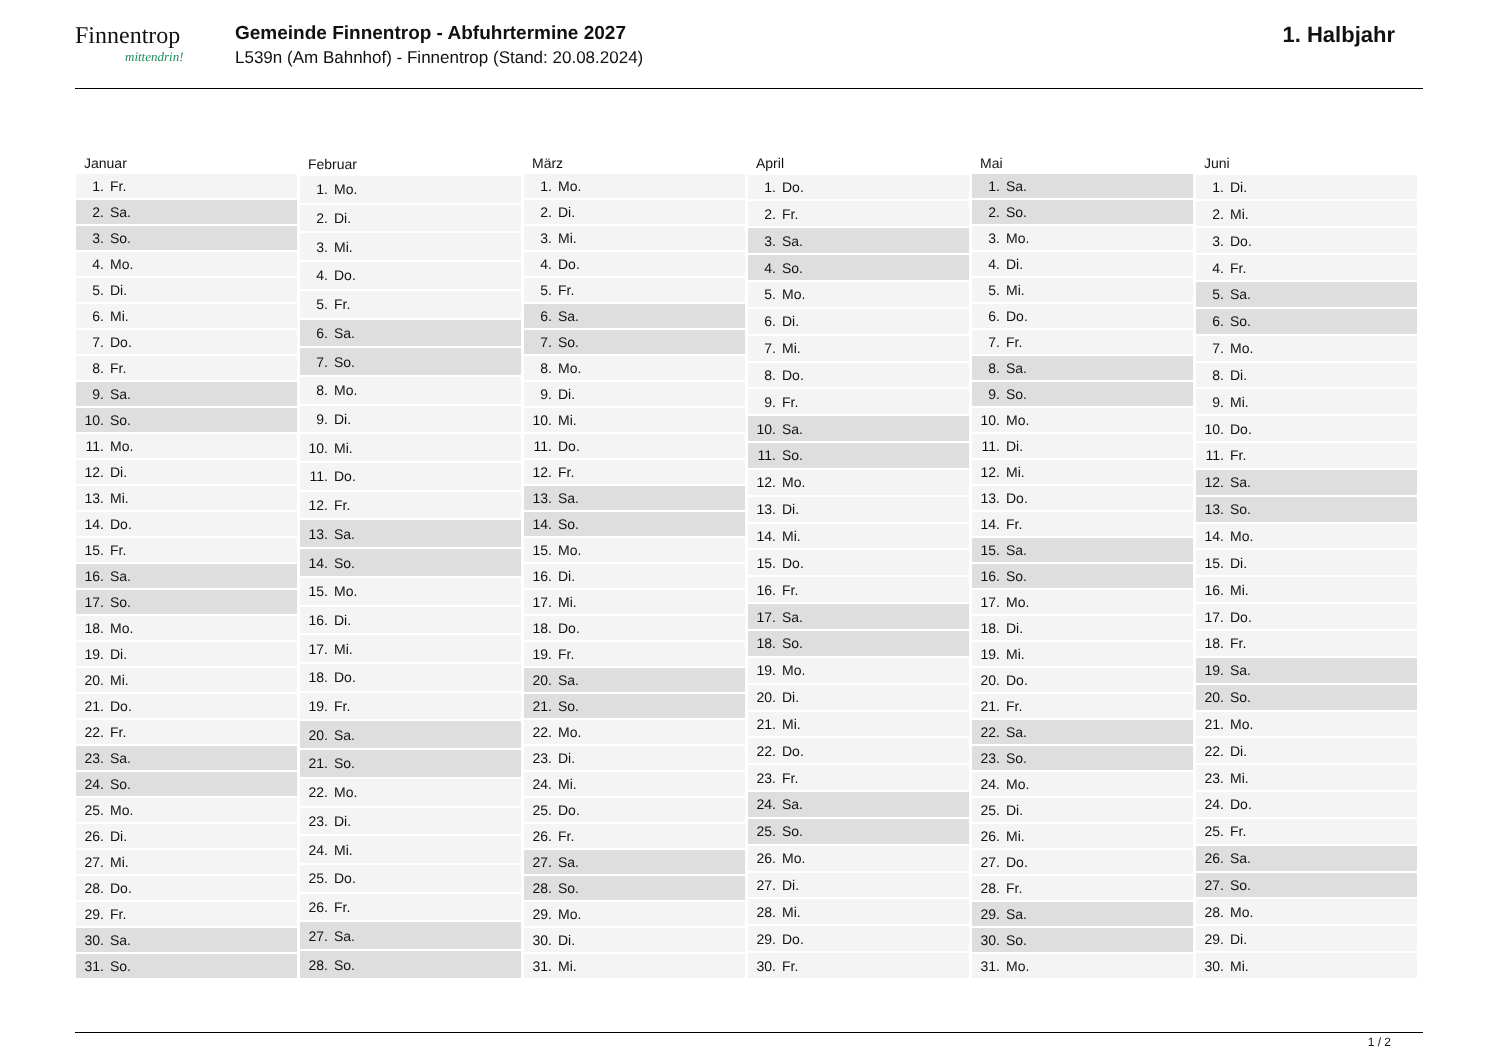Finnentrop
mittendrin!
Gemeinde Finnentrop - Abfuhrtermine 2027
L539n (Am Bahnhof) - Finnentrop (Stand: 20.08.2024)
1. Halbjahr
| Januar | |
| --- | --- |
| 1. | Fr. |
| 2. | Sa. |
| 3. | So. |
| 4. | Mo. |
| 5. | Di. |
| 6. | Mi. |
| 7. | Do. |
| 8. | Fr. |
| 9. | Sa. |
| 10. | So. |
| 11. | Mo. |
| 12. | Di. |
| 13. | Mi. |
| 14. | Do. |
| 15. | Fr. |
| 16. | Sa. |
| 17. | So. |
| 18. | Mo. |
| 19. | Di. |
| 20. | Mi. |
| 21. | Do. |
| 22. | Fr. |
| 23. | Sa. |
| 24. | So. |
| 25. | Mo. |
| 26. | Di. |
| 27. | Mi. |
| 28. | Do. |
| 29. | Fr. |
| 30. | Sa. |
| 31. | So. |
| Februar | |
| --- | --- |
| 1. | Mo. |
| 2. | Di. |
| 3. | Mi. |
| 4. | Do. |
| 5. | Fr. |
| 6. | Sa. |
| 7. | So. |
| 8. | Mo. |
| 9. | Di. |
| 10. | Mi. |
| 11. | Do. |
| 12. | Fr. |
| 13. | Sa. |
| 14. | So. |
| 15. | Mo. |
| 16. | Di. |
| 17. | Mi. |
| 18. | Do. |
| 19. | Fr. |
| 20. | Sa. |
| 21. | So. |
| 22. | Mo. |
| 23. | Di. |
| 24. | Mi. |
| 25. | Do. |
| 26. | Fr. |
| 27. | Sa. |
| 28. | So. |
| März | |
| --- | --- |
| 1. | Mo. |
| 2. | Di. |
| 3. | Mi. |
| 4. | Do. |
| 5. | Fr. |
| 6. | Sa. |
| 7. | So. |
| 8. | Mo. |
| 9. | Di. |
| 10. | Mi. |
| 11. | Do. |
| 12. | Fr. |
| 13. | Sa. |
| 14. | So. |
| 15. | Mo. |
| 16. | Di. |
| 17. | Mi. |
| 18. | Do. |
| 19. | Fr. |
| 20. | Sa. |
| 21. | So. |
| 22. | Mo. |
| 23. | Di. |
| 24. | Mi. |
| 25. | Do. |
| 26. | Fr. |
| 27. | Sa. |
| 28. | So. |
| 29. | Mo. |
| 30. | Di. |
| 31. | Mi. |
| April | |
| --- | --- |
| 1. | Do. |
| 2. | Fr. |
| 3. | Sa. |
| 4. | So. |
| 5. | Mo. |
| 6. | Di. |
| 7. | Mi. |
| 8. | Do. |
| 9. | Fr. |
| 10. | Sa. |
| 11. | So. |
| 12. | Mo. |
| 13. | Di. |
| 14. | Mi. |
| 15. | Do. |
| 16. | Fr. |
| 17. | Sa. |
| 18. | So. |
| 19. | Mo. |
| 20. | Di. |
| 21. | Mi. |
| 22. | Do. |
| 23. | Fr. |
| 24. | Sa. |
| 25. | So. |
| 26. | Mo. |
| 27. | Di. |
| 28. | Mi. |
| 29. | Do. |
| 30. | Fr. |
| Mai | |
| --- | --- |
| 1. | Sa. |
| 2. | So. |
| 3. | Mo. |
| 4. | Di. |
| 5. | Mi. |
| 6. | Do. |
| 7. | Fr. |
| 8. | Sa. |
| 9. | So. |
| 10. | Mo. |
| 11. | Di. |
| 12. | Mi. |
| 13. | Do. |
| 14. | Fr. |
| 15. | Sa. |
| 16. | So. |
| 17. | Mo. |
| 18. | Di. |
| 19. | Mi. |
| 20. | Do. |
| 21. | Fr. |
| 22. | Sa. |
| 23. | So. |
| 24. | Mo. |
| 25. | Di. |
| 26. | Mi. |
| 27. | Do. |
| 28. | Fr. |
| 29. | Sa. |
| 30. | So. |
| 31. | Mo. |
| Juni | |
| --- | --- |
| 1. | Di. |
| 2. | Mi. |
| 3. | Do. |
| 4. | Fr. |
| 5. | Sa. |
| 6. | So. |
| 7. | Mo. |
| 8. | Di. |
| 9. | Mi. |
| 10. | Do. |
| 11. | Fr. |
| 12. | Sa. |
| 13. | So. |
| 14. | Mo. |
| 15. | Di. |
| 16. | Mi. |
| 17. | Do. |
| 18. | Fr. |
| 19. | Sa. |
| 20. | So. |
| 21. | Mo. |
| 22. | Di. |
| 23. | Mi. |
| 24. | Do. |
| 25. | Fr. |
| 26. | Sa. |
| 27. | So. |
| 28. | Mo. |
| 29. | Di. |
| 30. | Mi. |
1 / 2